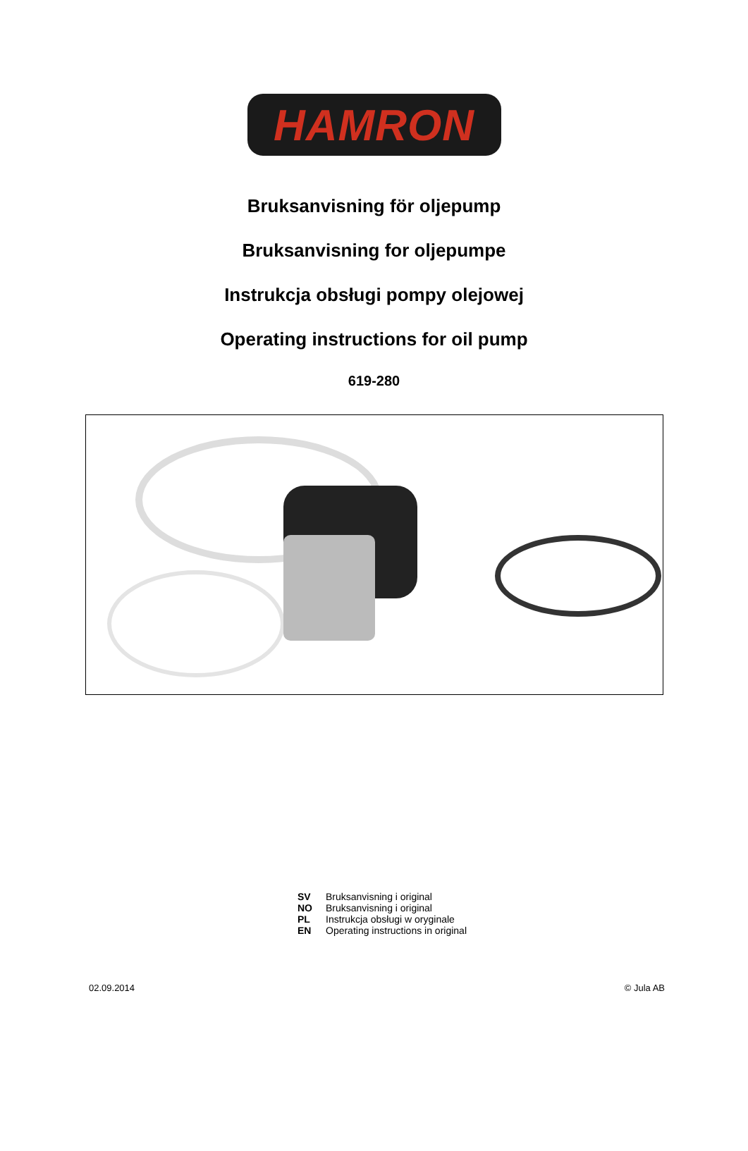HAMRON
Bruksanvisning för oljepump
Bruksanvisning for oljepumpe
Instrukcja obsługi pompy olejowej
Operating instructions for oil pump
619-280
SV Bruksanvisning i original
NO Bruksanvisning i original
PL Instrukcja obsługi w oryginale
EN Operating instructions in original
02.09.2014 © Jula AB